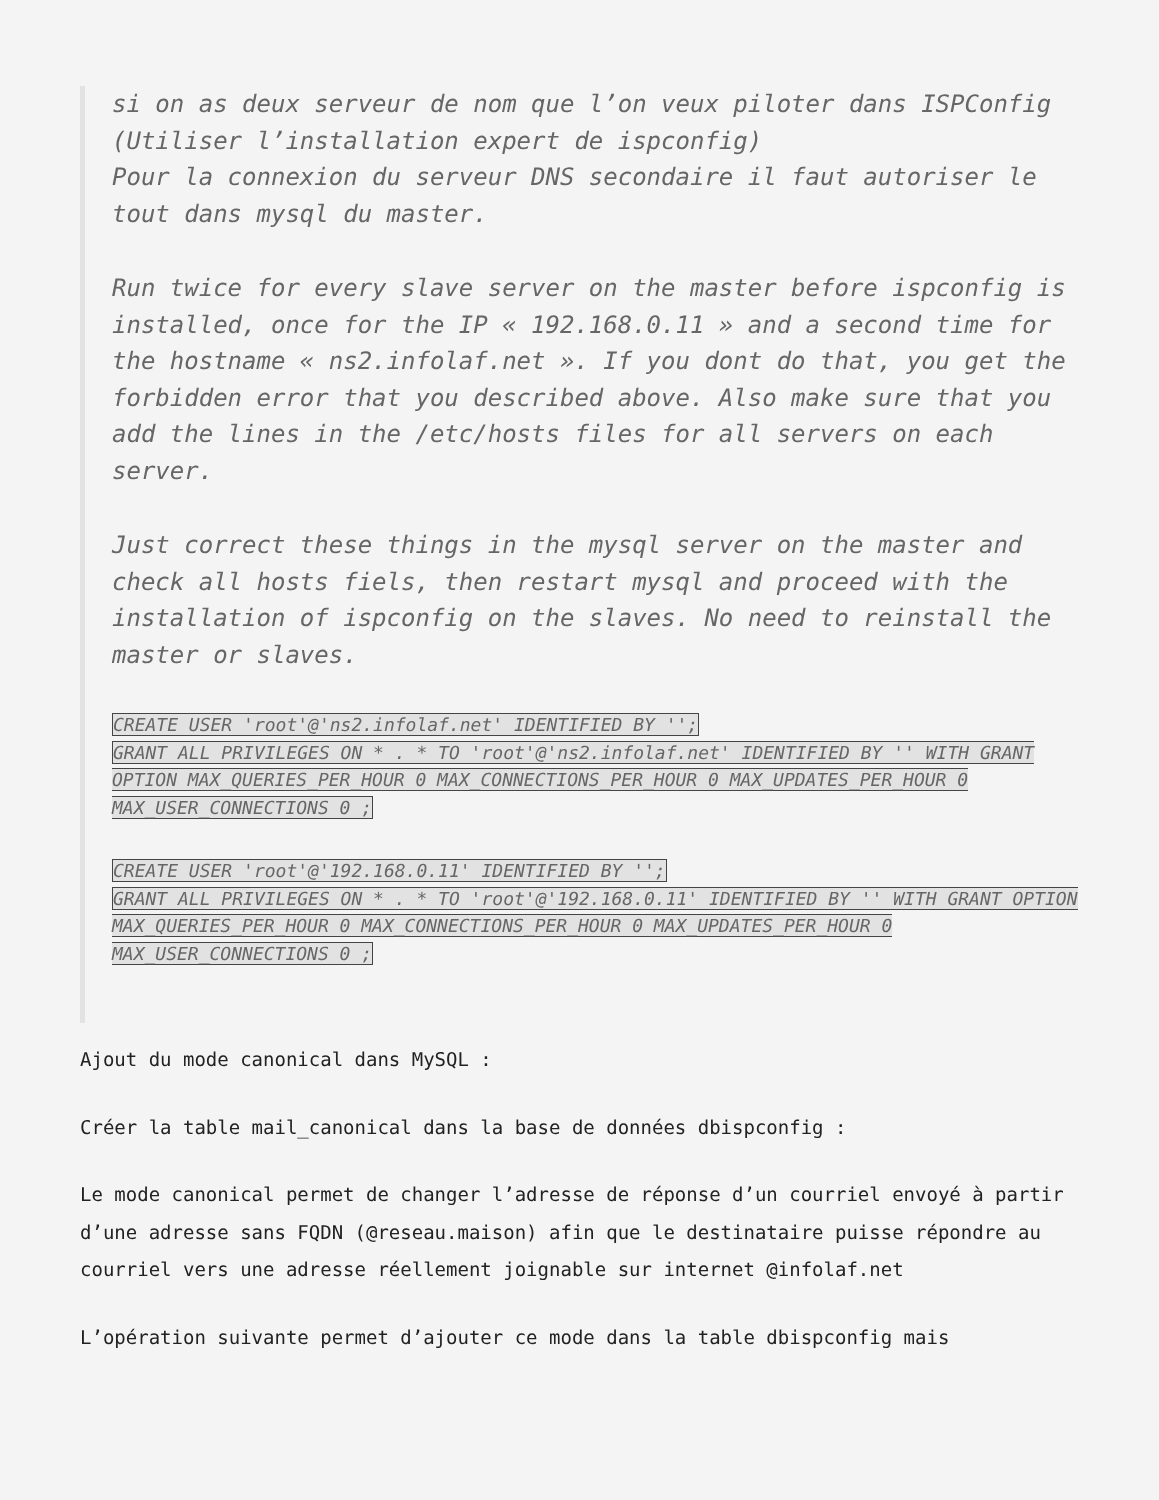si on as deux serveur de nom que l’on veux piloter dans ISPConfig (Utiliser l’installation expert de ispconfig)
Pour la connexion du serveur DNS secondaire il faut autoriser le tout dans mysql du master.
Run twice for every slave server on the master before ispconfig is installed, once for the IP « 192.168.0.11 » and a second time for the hostname « ns2.infolaf.net ». If you dont do that, you get the forbidden error that you described above. Also make sure that you add the lines in the /etc/hosts files for all servers on each server.
Just correct these things in the mysql server on the master and check all hosts fiels, then restart mysql and proceed with the installation of ispconfig on the slaves. No need to reinstall the master or slaves.
CREATE USER 'root'@'ns2.infolaf.net' IDENTIFIED BY '';
GRANT ALL PRIVILEGES ON * . * TO 'root'@'ns2.infolaf.net' IDENTIFIED BY '' WITH GRANT OPTION MAX_QUERIES_PER_HOUR 0 MAX_CONNECTIONS_PER_HOUR 0 MAX_UPDATES_PER_HOUR 0 MAX_USER_CONNECTIONS 0 ;
CREATE USER 'root'@'192.168.0.11' IDENTIFIED BY '';
GRANT ALL PRIVILEGES ON * . * TO 'root'@'192.168.0.11' IDENTIFIED BY '' WITH GRANT OPTION MAX_QUERIES_PER_HOUR 0 MAX_CONNECTIONS_PER_HOUR 0 MAX_UPDATES_PER_HOUR 0 MAX_USER_CONNECTIONS 0 ;
Ajout du mode canonical dans MySQL :
Créer la table mail_canonical dans la base de données dbispconfig :
Le mode canonical permet de changer l’adresse de réponse d’un courriel envoyé à partir d’une adresse sans FQDN (@reseau.maison) afin que le destinataire puisse répondre au courriel vers une adresse réellement joignable sur internet @infolaf.net
L’opération suivante permet d’ajouter ce mode dans la table dbispconfig mais